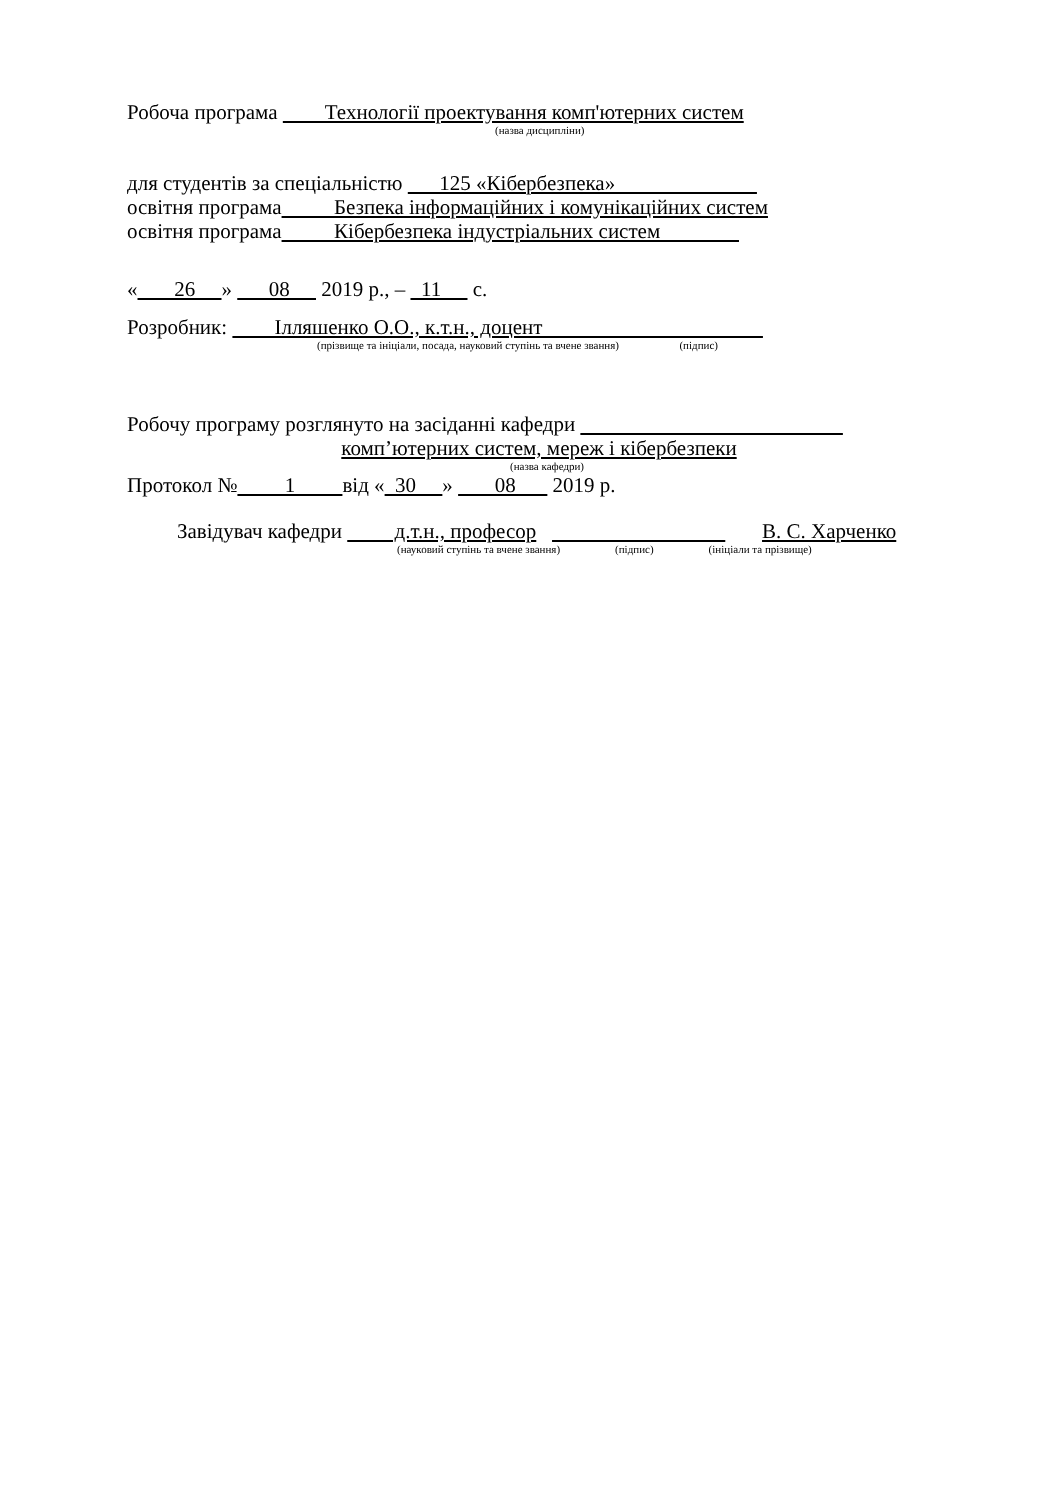Робоча програма Технології проектування комп'ютерних систем
(назва дисципліни)
для студентів за спеціальністю 125 «Кібербезпека»
освітня програма Безпека інформаційних і комунікаційних систем
освітня програма Кібербезпека індустріальних систем
« 26 » 08 2019 р., – 11 с.
Розробник: Ілляшенко О.О., к.т.н., доцент
(прізвище та ініціали, посада, науковий ступінь та вчене звання) (підпис)
Робочу програму розглянуто на засіданні кафедри
комп’ютерних систем, мереж і кібербезпеки
(назва кафедри)
Протокол № 1 від « 30 » 08 2019 р.
Завідувач кафедри д.т.н., професор В. С. Харченко
(науковий ступінь та вчене звання) (підпис) (ініціали та прізвище)